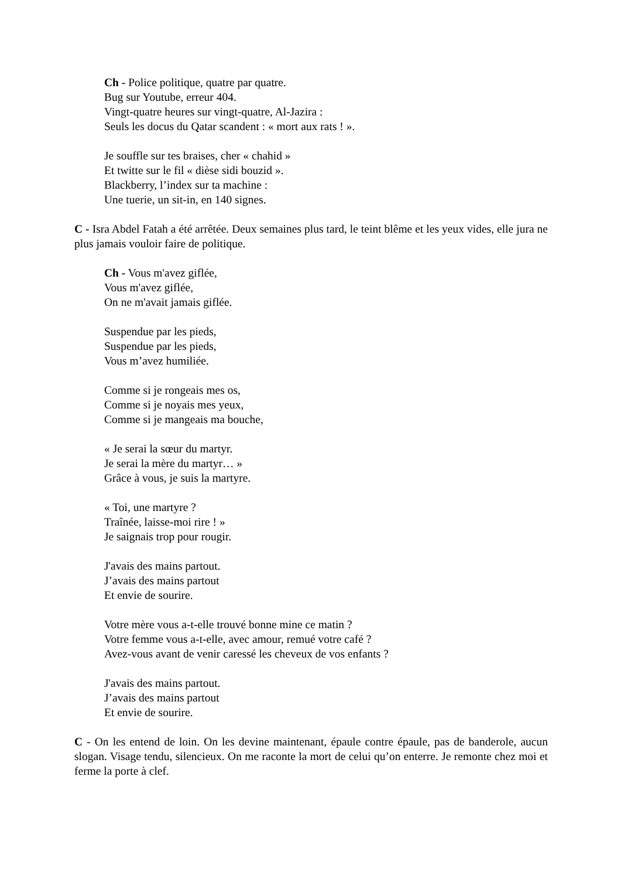Ch - Police politique, quatre par quatre.
Bug sur Youtube, erreur 404.
Vingt-quatre heures sur vingt-quatre, Al-Jazira :
Seuls les docus du Qatar scandent : « mort aux rats ! ».
Je souffle sur tes braises, cher « chahid »
Et twitte sur le fil « dièse sidi bouzid ».
Blackberry, l’index sur ta machine :
Une tuerie, un sit-in, en 140 signes.
C - Isra Abdel Fatah a été arrêtée. Deux semaines plus tard, le teint blême et les yeux vides, elle jura ne plus jamais vouloir faire de politique.
Ch - Vous m'avez giflée,
Vous m'avez giflée,
On ne m'avait jamais giflée.
Suspendue par les pieds,
Suspendue par les pieds,
Vous m’avez humiliée.
Comme si je rongeais mes os,
Comme si je noyais mes yeux,
Comme si je mangeais ma bouche,
« Je serai la sœur du martyr.
Je serai la mère du martyr… »
Grâce à vous, je suis la martyre.
« Toi, une martyre ?
Traînée, laisse-moi rire ! »
Je saignais trop pour rougir.
J'avais des mains partout.
J’avais des mains partout
Et envie de sourire.
Votre mère vous a-t-elle trouvé bonne mine ce matin ?
Votre femme vous a-t-elle, avec amour, remué votre café ?
Avez-vous avant de venir caressé les cheveux de vos enfants ?
J'avais des mains partout.
J’avais des mains partout
Et envie de sourire.
C - On les entend de loin. On les devine maintenant, épaule contre épaule, pas de banderole, aucun slogan. Visage tendu, silencieux. On me raconte la mort de celui qu’on enterre. Je remonte chez moi et ferme la porte à clef.